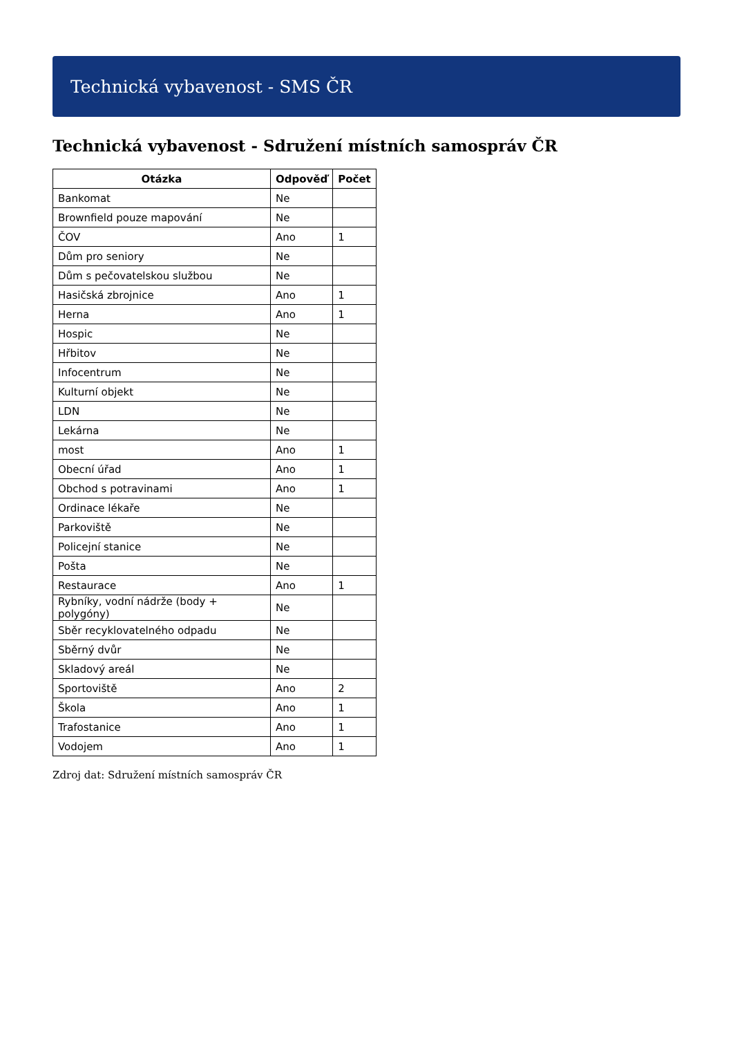Technická vybavenost - SMS ČR
Technická vybavenost - Sdružení místních samospráv ČR
| Otázka | Odpověď | Počet |
| --- | --- | --- |
| Bankomat | Ne | |
| Brownfield pouze mapování | Ne | |
| ČOV | Ano | 1 |
| Dům pro seniory | Ne | |
| Dům s pečovatelskou službou | Ne | |
| Hasičská zbrojnice | Ano | 1 |
| Herna | Ano | 1 |
| Hospic | Ne | |
| Hřbitov | Ne | |
| Infocentrum | Ne | |
| Kulturní objekt | Ne | |
| LDN | Ne | |
| Lekárna | Ne | |
| most | Ano | 1 |
| Obecní úřad | Ano | 1 |
| Obchod s potravinami | Ano | 1 |
| Ordinace lékaře | Ne | |
| Parkoviště | Ne | |
| Policejní stanice | Ne | |
| Pošta | Ne | |
| Restaurace | Ano | 1 |
| Rybníky, vodní nádrže (body + polygóny) | Ne | |
| Sběr recyklovatelného odpadu | Ne | |
| Sběrný dvůr | Ne | |
| Skladový areál | Ne | |
| Sportoviště | Ano | 2 |
| Škola | Ano | 1 |
| Trafostanice | Ano | 1 |
| Vodojem | Ano | 1 |
Zdroj dat: Sdružení místních samospráv ČR